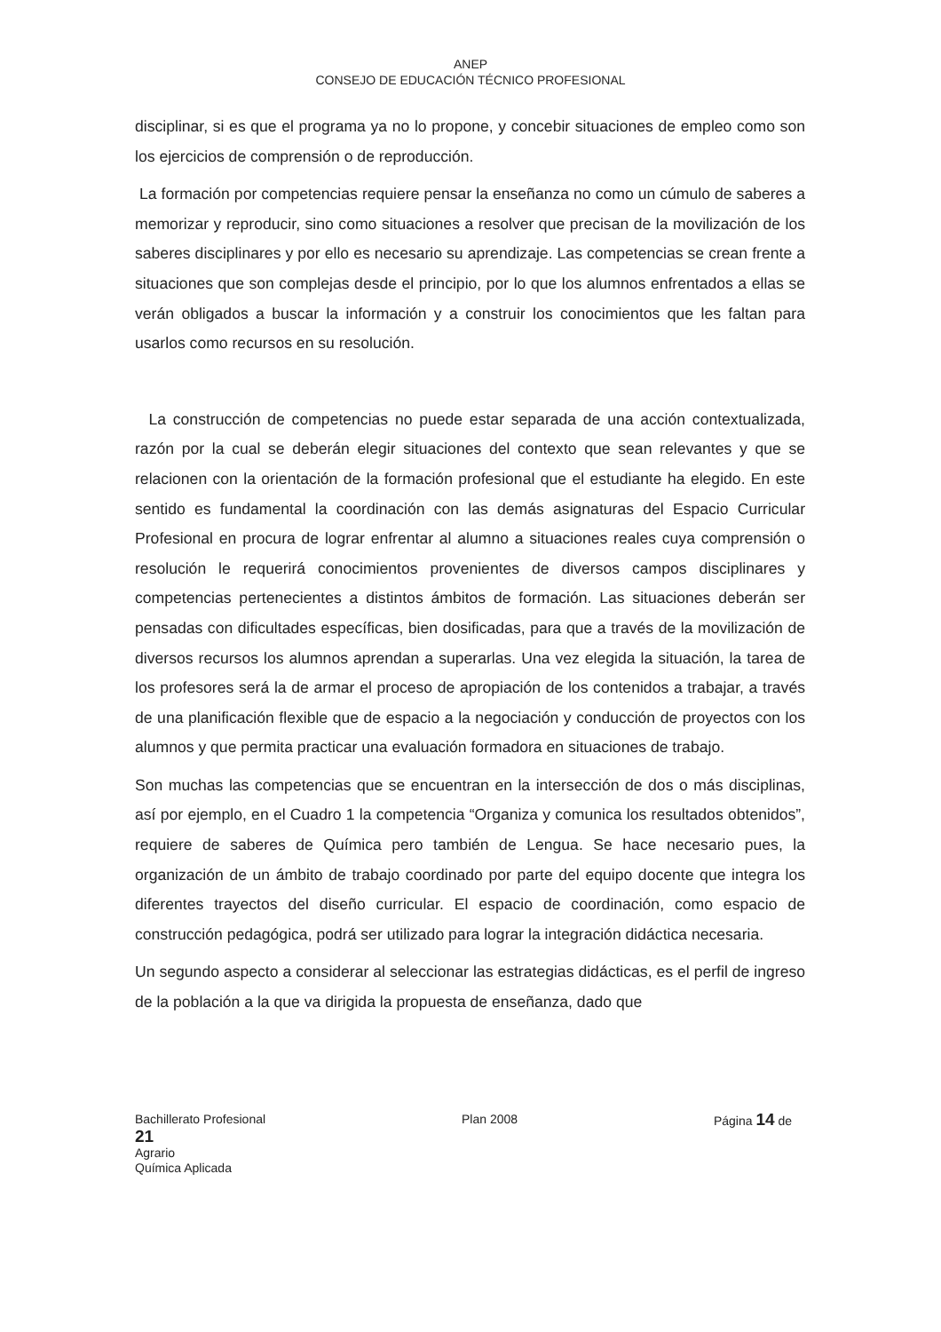ANEP
CONSEJO DE EDUCACIÓN TÉCNICO PROFESIONAL
disciplinar, si es que el programa ya no lo propone, y concebir situaciones de empleo como son los ejercicios de comprensión o de reproducción.
La formación por competencias requiere pensar la enseñanza no como un cúmulo de saberes a memorizar y reproducir, sino como situaciones a resolver que precisan de la movilización de los saberes disciplinares y por ello es necesario su aprendizaje. Las competencias se crean frente a situaciones que son complejas desde el principio, por lo que los alumnos enfrentados a ellas se verán obligados a buscar la información y a construir los conocimientos que les faltan para usarlos como recursos en su resolución.
La construcción de competencias no puede estar separada de una acción contextualizada, razón por la cual se deberán elegir situaciones del contexto que sean relevantes y que se relacionen con la orientación de la formación profesional que el estudiante ha elegido. En este sentido es fundamental la coordinación con las demás asignaturas del Espacio Curricular Profesional en procura de lograr enfrentar al alumno a situaciones reales cuya comprensión o resolución le requerirá conocimientos provenientes de diversos campos disciplinares y competencias pertenecientes a distintos ámbitos de formación. Las situaciones deberán ser pensadas con dificultades específicas, bien dosificadas, para que a través de la movilización de diversos recursos los alumnos aprendan a superarlas. Una vez elegida la situación, la tarea de los profesores será la de armar el proceso de apropiación de los contenidos a trabajar, a través de una planificación flexible que de espacio a la negociación y conducción de proyectos con los alumnos y que permita practicar una evaluación formadora en situaciones de trabajo.
Son muchas las competencias que se encuentran en la intersección de dos o más disciplinas, así por ejemplo, en el Cuadro 1 la competencia “Organiza y comunica los resultados obtenidos”, requiere de saberes de Química pero también de Lengua. Se hace necesario pues, la organización de un ámbito de trabajo coordinado por parte del equipo docente que integra los diferentes trayectos del diseño curricular. El espacio de coordinación, como espacio de construcción pedagógica, podrá ser utilizado para lograr la integración didáctica necesaria.
Un segundo aspecto a considerar al seleccionar las estrategias didácticas, es el perfil de ingreso de la población a la que va dirigida la propuesta de enseñanza, dado que
Bachillerato Profesional Plan 2008 Página 14 de
21
Agrario
Química Aplicada